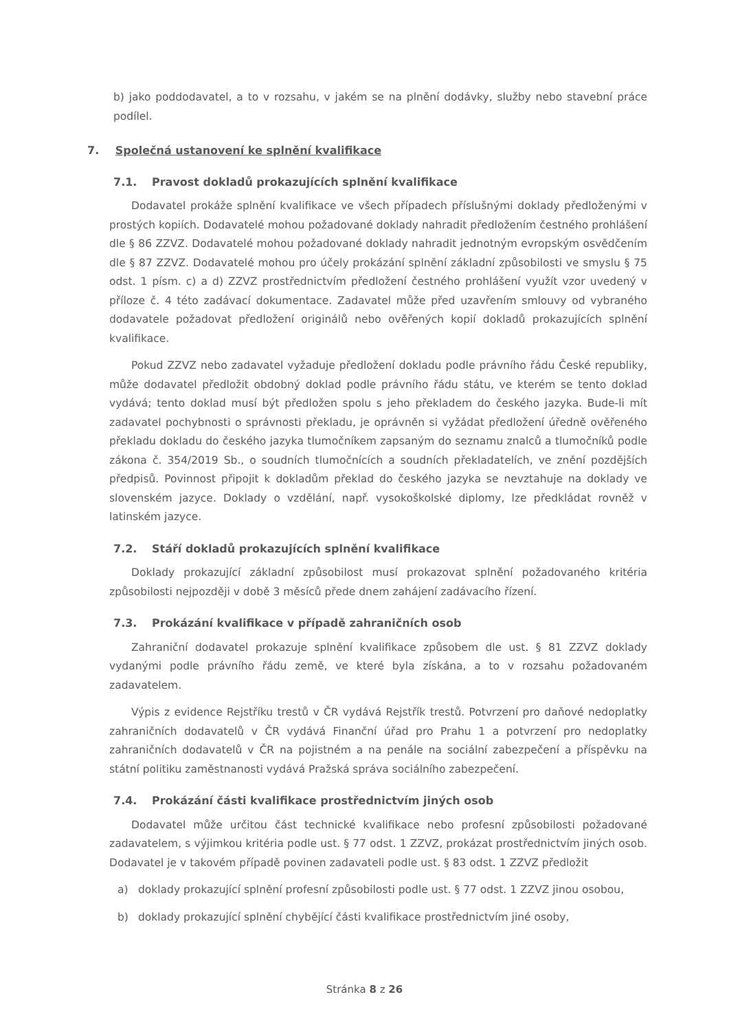b) jako poddodavatel, a to v rozsahu, v jakém se na plnění dodávky, služby nebo stavební práce podílel.
7. Společná ustanovení ke splnění kvalifikace
7.1. Pravost dokladů prokazujících splnění kvalifikace
Dodavatel prokáže splnění kvalifikace ve všech případech příslušnými doklady předloženými v prostých kopiích. Dodavatelé mohou požadované doklady nahradit předložením čestného prohlášení dle § 86 ZZVZ. Dodavatelé mohou požadované doklady nahradit jednotným evropským osvědčením dle § 87 ZZVZ. Dodavatelé mohou pro účely prokázání splnění základní způsobilosti ve smyslu § 75 odst. 1 písm. c) a d) ZZVZ prostřednictvím předložení čestného prohlášení využít vzor uvedený v příloze č. 4 této zadávací dokumentace. Zadavatel může před uzavřením smlouvy od vybraného dodavatele požadovat předložení originálů nebo ověřených kopií dokladů prokazujících splnění kvalifikace.
Pokud ZZVZ nebo zadavatel vyžaduje předložení dokladu podle právního řádu České republiky, může dodavatel předložit obdobný doklad podle právního řádu státu, ve kterém se tento doklad vydává; tento doklad musí být předložen spolu s jeho překladem do českého jazyka. Bude-li mít zadavatel pochybnosti o správnosti překladu, je oprávněn si vyžádat předložení úředně ověřeného překladu dokladu do českého jazyka tlumočníkem zapsaným do seznamu znalců a tlumočníků podle zákona č. 354/2019 Sb., o soudních tlumočnících a soudních překladatelích, ve znění pozdějších předpisů. Povinnost připojit k dokladům překlad do českého jazyka se nevztahuje na doklady ve slovenském jazyce. Doklady o vzdělání, např. vysokoškolské diplomy, lze předkládat rovněž v latinském jazyce.
7.2. Stáří dokladů prokazujících splnění kvalifikace
Doklady prokazující základní způsobilost musí prokazovat splnění požadovaného kritéria způsobilosti nejpozději v době 3 měsíců přede dnem zahájení zadávacího řízení.
7.3. Prokázání kvalifikace v případě zahraničních osob
Zahraniční dodavatel prokazuje splnění kvalifikace způsobem dle ust. § 81 ZZVZ doklady vydanými podle právního řádu země, ve které byla získána, a to v rozsahu požadovaném zadavatelem.
Výpis z evidence Rejstříku trestů v ČR vydává Rejstřík trestů. Potvrzení pro daňové nedoplatky zahraničních dodavatelů v ČR vydává Finanční úřad pro Prahu 1 a potvrzení pro nedoplatky zahraničních dodavatelů v ČR na pojistném a na penále na sociální zabezpečení a příspěvku na státní politiku zaměstnanosti vydává Pražská správa sociálního zabezpečení.
7.4. Prokázání části kvalifikace prostřednictvím jiných osob
Dodavatel může určitou část technické kvalifikace nebo profesní způsobilosti požadované zadavatelem, s výjimkou kritéria podle ust. § 77 odst. 1 ZZVZ, prokázat prostřednictvím jiných osob. Dodavatel je v takovém případě povinen zadavateli podle ust. § 83 odst. 1 ZZVZ předložit
a) doklady prokazující splnění profesní způsobilosti podle ust. § 77 odst. 1 ZZVZ jinou osobou,
b) doklady prokazující splnění chybějící části kvalifikace prostřednictvím jiné osoby,
Stránka 8 z 26